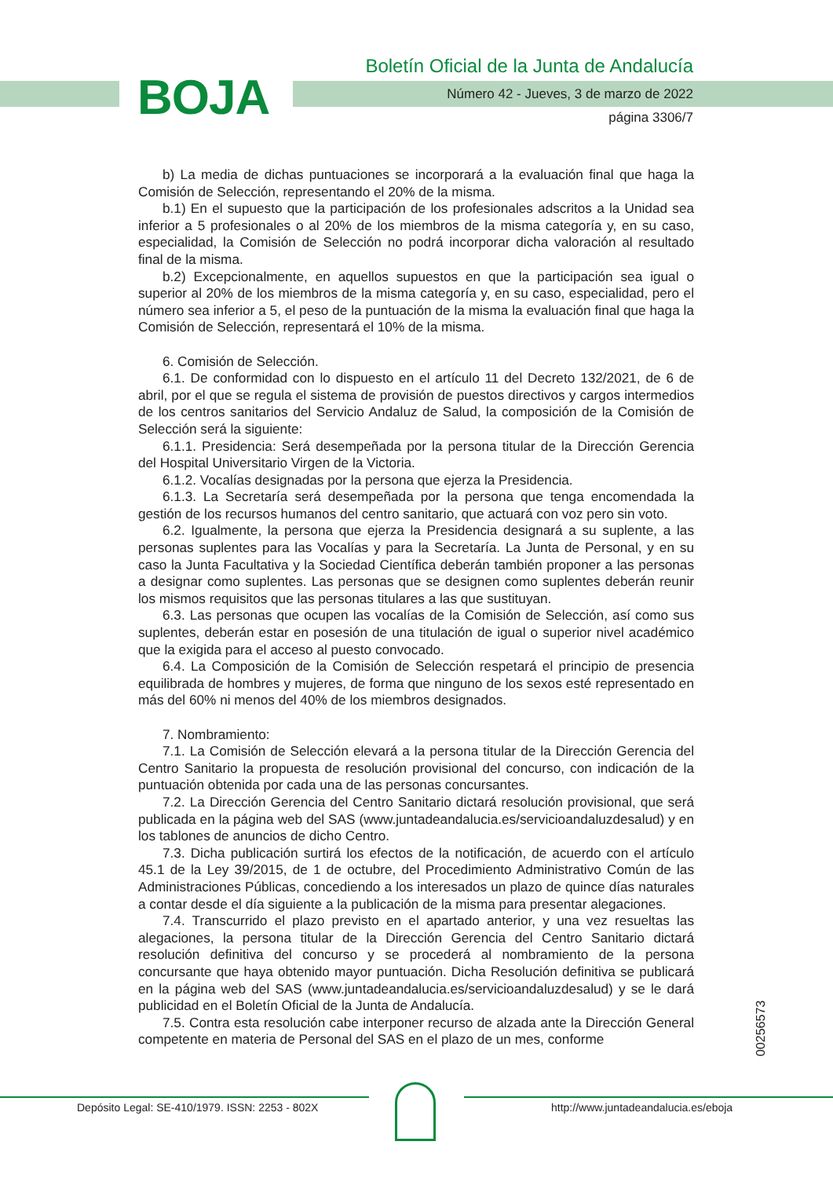BOJA
Boletín Oficial de la Junta de Andalucía
Número 42 - Jueves, 3 de marzo de 2022
página 3306/7
b) La media de dichas puntuaciones se incorporará a la evaluación final que haga la Comisión de Selección, representando el 20% de la misma.
b.1) En el supuesto que la participación de los profesionales adscritos a la Unidad sea inferior a 5 profesionales o al 20% de los miembros de la misma categoría y, en su caso, especialidad, la Comisión de Selección no podrá incorporar dicha valoración al resultado final de la misma.
b.2) Excepcionalmente, en aquellos supuestos en que la participación sea igual o superior al 20% de los miembros de la misma categoría y, en su caso, especialidad, pero el número sea inferior a 5, el peso de la puntuación de la misma la evaluación final que haga la Comisión de Selección, representará el 10% de la misma.
6. Comisión de Selección.
6.1. De conformidad con lo dispuesto en el artículo 11 del Decreto 132/2021, de 6 de abril, por el que se regula el sistema de provisión de puestos directivos y cargos intermedios de los centros sanitarios del Servicio Andaluz de Salud, la composición de la Comisión de Selección será la siguiente:
6.1.1. Presidencia: Será desempeñada por la persona titular de la Dirección Gerencia del Hospital Universitario Virgen de la Victoria.
6.1.2. Vocalías designadas por la persona que ejerza la Presidencia.
6.1.3. La Secretaría será desempeñada por la persona que tenga encomendada la gestión de los recursos humanos del centro sanitario, que actuará con voz pero sin voto.
6.2. Igualmente, la persona que ejerza la Presidencia designará a su suplente, a las personas suplentes para las Vocalías y para la Secretaría. La Junta de Personal, y en su caso la Junta Facultativa y la Sociedad Científica deberán también proponer a las personas a designar como suplentes. Las personas que se designen como suplentes deberán reunir los mismos requisitos que las personas titulares a las que sustituyan.
6.3. Las personas que ocupen las vocalías de la Comisión de Selección, así como sus suplentes, deberán estar en posesión de una titulación de igual o superior nivel académico que la exigida para el acceso al puesto convocado.
6.4. La Composición de la Comisión de Selección respetará el principio de presencia equilibrada de hombres y mujeres, de forma que ninguno de los sexos esté representado en más del 60% ni menos del 40% de los miembros designados.
7. Nombramiento:
7.1. La Comisión de Selección elevará a la persona titular de la Dirección Gerencia del Centro Sanitario la propuesta de resolución provisional del concurso, con indicación de la puntuación obtenida por cada una de las personas concursantes.
7.2. La Dirección Gerencia del Centro Sanitario dictará resolución provisional, que será publicada en la página web del SAS (www.juntadeandalucia.es/servicioandaluzdesalud) y en los tablones de anuncios de dicho Centro.
7.3. Dicha publicación surtirá los efectos de la notificación, de acuerdo con el artículo 45.1 de la Ley 39/2015, de 1 de octubre, del Procedimiento Administrativo Común de las Administraciones Públicas, concediendo a los interesados un plazo de quince días naturales a contar desde el día siguiente a la publicación de la misma para presentar alegaciones.
7.4. Transcurrido el plazo previsto en el apartado anterior, y una vez resueltas las alegaciones, la persona titular de la Dirección Gerencia del Centro Sanitario dictará resolución definitiva del concurso y se procederá al nombramiento de la persona concursante que haya obtenido mayor puntuación. Dicha Resolución definitiva se publicará en la página web del SAS (www.juntadeandalucia.es/servicioandaluzdesalud) y se le dará publicidad en el Boletín Oficial de la Junta de Andalucía.
7.5. Contra esta resolución cabe interponer recurso de alzada ante la Dirección General competente en materia de Personal del SAS en el plazo de un mes, conforme
00256573
Depósito Legal: SE-410/1979. ISSN: 2253 - 802X
http://www.juntadeandalucia.es/eboja